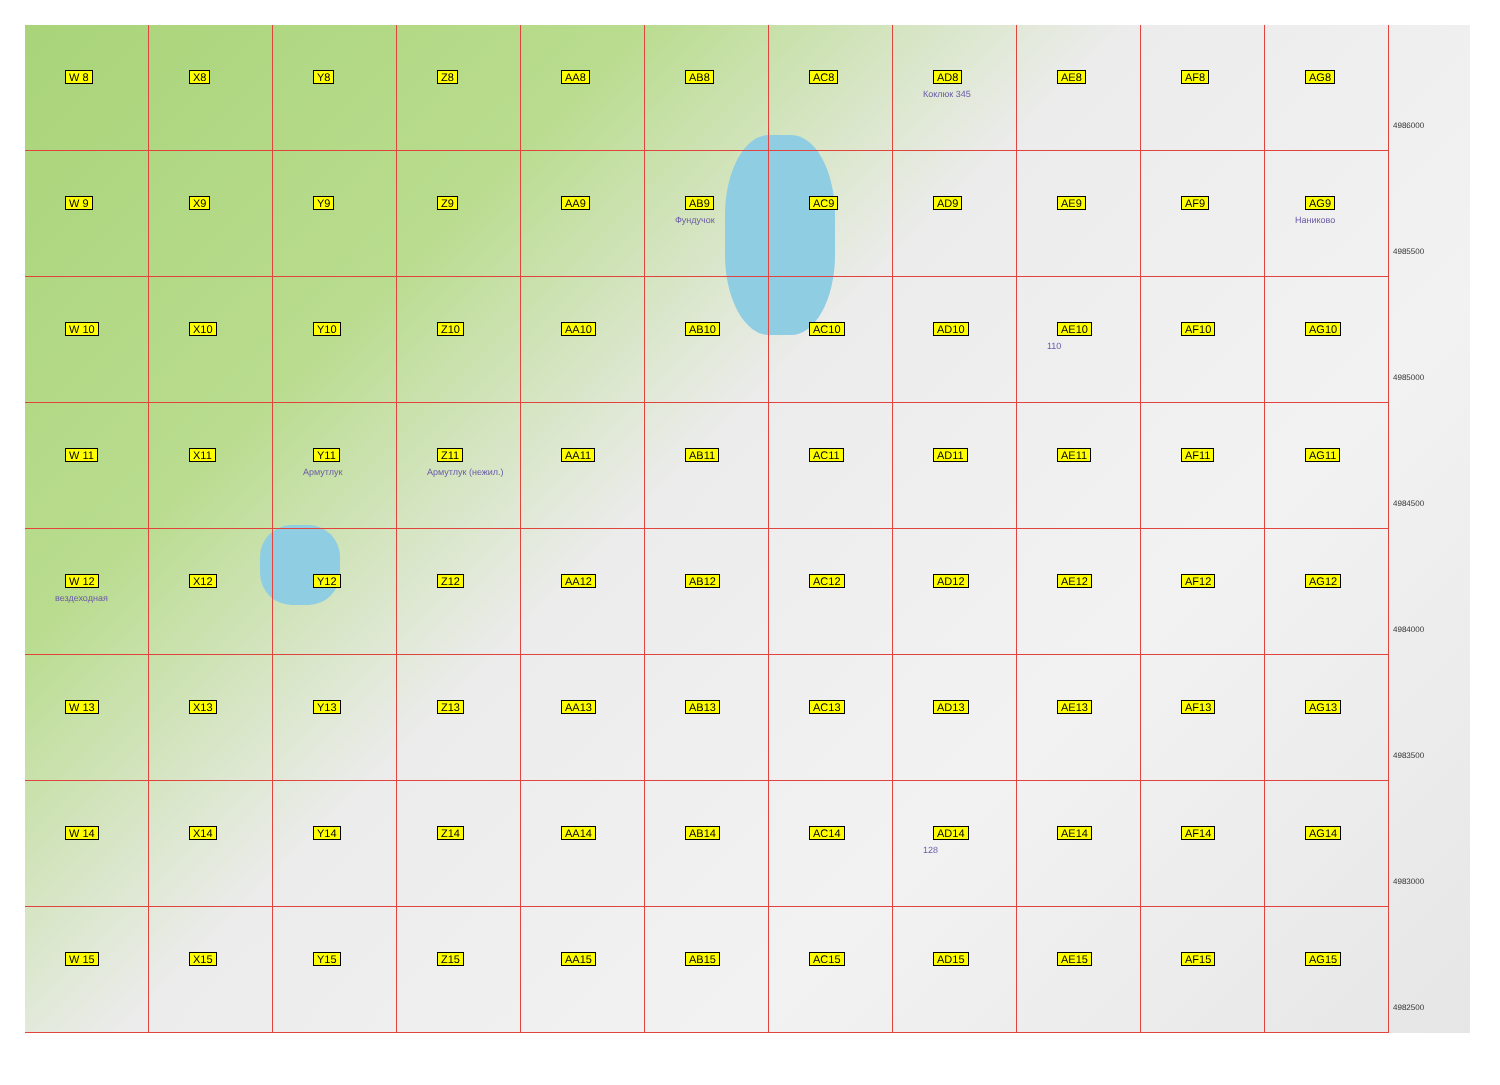W 8
X8
Y8
Z8
AA8
AB8
AC8
AD8
Коклюк 345
AE8
AF8
AG8
4986000
W 9
X9
Y9
Z9
AA9
AB9
Фундучок
AC9
AD9
AE9
AF9
AG9
Наниково
4985500
W 10
X10
Y10
Z10
AA10
AB10
AC10
AD10
AE10
110
AF10
AG10
4985000
W 11
X11
Y11
Армутлук
Z11
Армутлук (нежил.)
AA11
AB11
AC11
AD11
AE11
AF11
AG11
4984500
W 12
вездеходная
X12
Y12
Z12
AA12
AB12
AC12
AD12
AE12
AF12
AG12
4984000
W 13
X13
Y13
Z13
AA13
AB13
AC13
AD13
AE13
AF13
AG13
4983500
W 14
X14
Y14
Z14
AA14
AB14
AC14
AD14
128
AE14
AF14
AG14
4983000
W 15
X15
Y15
Z15
AA15
AB15
AC15
AD15
AE15
AF15
AG15
4982500